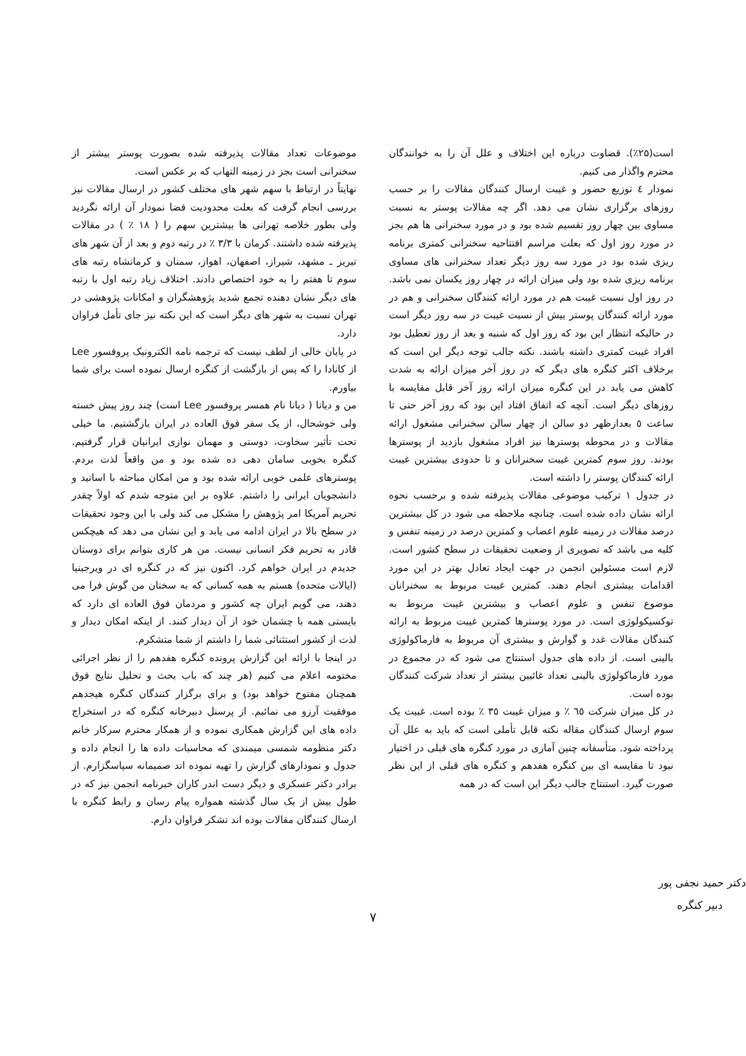است(۲۵٪). قضاوت درباره این اختلاف و علل آن را به خوانندگان محترم واگذار می کنیم.
نمودار ٤ توزیع حضور و غیبت ارسال کنندگان مقالات را بر حسب روزهای برگزاری نشان می دهد. اگر چه مقالات پوستر به نسبت مساوی بین چهار روز تقسیم شده بود و در مورد سخنرانی ها هم بجز در مورد روز اول که بعلت مراسم افتتاحیه سخنرانی کمتری برنامه ریزی شده بود در مورد سه روز دیگر تعداد سخنرانی های مساوی برنامه ریزی شده بود ولی میزان ارائه در چهار روز یکسان نمی باشد. در روز اول نسبت غیبت هم در مورد ارائه کنندگان سخنرانی و هم در مورد ارائه کنندگان پوستر بیش از نسبت غیبت در سه روز دیگر است در حالیکه انتظار این بود که روز اول که شنبه و بعد از روز تعطیل بود افراد غیبت کمتری داشته باشند. نکته جالب توجه دیگر این است که برخلاف اکثر کنگره های دیگر که در روز آخر میزان ارائه به شدت کاهش می یابد در این کنگره میزان ارائه روز آخر قابل مقایسه با روزهای دیگر است. آنچه که اتفاق افتاد این بود که روز آخر حتی تا ساعت ٥ بعدازظهر دو سالن از چهار سالن سخنرانی مشغول ارائه مقالات و در محوطه پوسترها نیز افراد مشغول بازدید از پوسترها بودند. روز سوم کمترین غیبت سخنرانان و تا حدودی بیشترین غیبت ارائه کنندگان پوستر را داشته است.
در جدول ۱ ترکیب موضوعی مقالات پذیرفته شده و برحسب نحوه ارائه نشان داده شده است. چنانچه ملاحظه می شود در کل بیشترین درصد مقالات در زمینه علوم اعصاب و کمترین درصد در زمینه تنفس و کلیه می باشد که تصویری از وضعیت تحقیقات در سطح کشور است. لازم است مسئولین انجمن در جهت ایجاد تعادل بهتر در این مورد اقدامات بیشتری انجام دهند. کمترین غیبت مربوط به سخنرانان موضوع تنفس و علوم اعصاب و بیشترین غیبت مربوط به توکسیکولوژی است. در مورد پوسترها کمترین غیبت مربوط به ارائه کنندگان مقالات غدد و گوارش و بیشتری آن مربوط به فارماکولوژی بالینی است. از داده های جدول استنتاج می شود که در مجموع در مورد فارماکولوژی بالینی تعداد غائبین بیشتر از تعداد شرکت کنندگان بوده است.
در کل میزان شرکت ٦٥ ٪ و میزان غیبت ۳٥ ٪ بوده است. غیبت یک سوم ارسال کنندگان مقاله نکته قابل تأملی است که باید به علل آن پرداخته شود. متأسفانه چنین آماری در مورد کنگره های قبلی در اختیار نبود تا مقایسه ای بین کنگره هفدهم و کنگره های قبلی از این نظر صورت گیرد. استنتاج جالب دیگر این است که در همه
موضوعات تعداد مقالات پذیرفته شده بصورت پوستر بیشتر از سخنرانی است بجز در زمینه التهاب که بر عکس است.
نهایتاً در ارتباط با سهم شهر های مختلف کشور در ارسال مقالات نیز بررسی انجام گرفت که بعلت محدودیت فضا نمودار آن ارائه نگردید ولی بطور خلاصه تهرانی ها بیشترین سهم را ( ۱۸ ٪ ) در مقالات پذیرفته شده داشتند. کرمان با ۳/۳ ٪ در رتبه دوم و بعد از آن شهر های تبریز ـ مشهد، شیراز، اصفهان، اهواز، سمنان و کرمانشاه رتبه های سوم تا هفتم را به خود اختصاص دادند. اختلاف زیاد رتبه اول با رتبه های دیگر نشان دهنده تجمع شدید پژوهشگران و امکانات پژوهشی در تهران نسبت به شهر های دیگر است که این نکته نیز جای تأمل فراوان دارد.
در پایان خالی از لطف نیست که ترجمه نامه الکترونیک پروفسور Lee از کانادا را که پس از بازگشت از کنگره ارسال نموده است برای شما بیاورم.
من و دیانا ( دیانا نام همسر پروفسور Lee است) چند روز پیش خسته ولی خوشحال، از یک سفر فوق العاده در ایران بازگشتیم. ما خیلی تحت تأثیر سخاوت، دوستی و مهمان نوازی ایرانیان قرار گرفتیم. کنگره بخوبی سامان دهی ده شده بود و من واقعاً لذت بردم. پوسترهای علمی خوبی ارائه شده بود و من امکان مباحثه با اساتید و دانشجویان ایرانی را داشتم. علاوه بر این متوجه شدم که اولاً چقدر تحریم آمریکا امر پژوهش را مشکل می کند ولی با این وجود تحقیقات در سطح بالا در ایران ادامه می یابد و این نشان می دهد که هیچکس قادر به تحریم فکر انسانی نیست. من هر کاری بتوانم برای دوستان جدیدم در ایران خواهم کرد. اکنون نیز که در کنگره ای در ویرجینیا (ایالات متحده) هستم به همه کسانی که به سخنان من گوش فرا می دهند، می گویم ایران چه کشور و مردمان فوق العاده ای دارد که بایستی همه با چشمان خود از آن دیدار کنند. از اینکه امکان دیدار و لذت از کشور استثنائی شما را داشتم از شما متشکرم.
در اینجا با ارائه این گزارش پرونده کنگره هفدهم را از نظر اجرائی مختومه اعلام می کنیم (هر چند که باب بحث و تحلیل نتایج فوق همچنان مفتوح خواهد بود) و برای برگزار کنندگان کنگره هیجدهم موفقیت آرزو می نمائیم. از پرسنل دبیرخانه کنگره که در استخراج داده های این گزارش همکاری نموده و از همکار محترم سرکار خانم دکتر منظومه شمسی میمندی که محاسبات داده ها را انجام داده و جدول و نمودارهای گزارش را تهیه نموده اند صمیمانه سپاسگزارم. از برادر دکتر عسکری و دیگر دست اندر کاران خبرنامه انجمن نیز که در طول بیش از یک سال گذشته همواره پیام رسان و رابط کنگره با ارسال کنندگان مقالات بوده اند تشکر فراوان دارم.
دکتر حمید نجفی پور
دبیر کنگره
۷